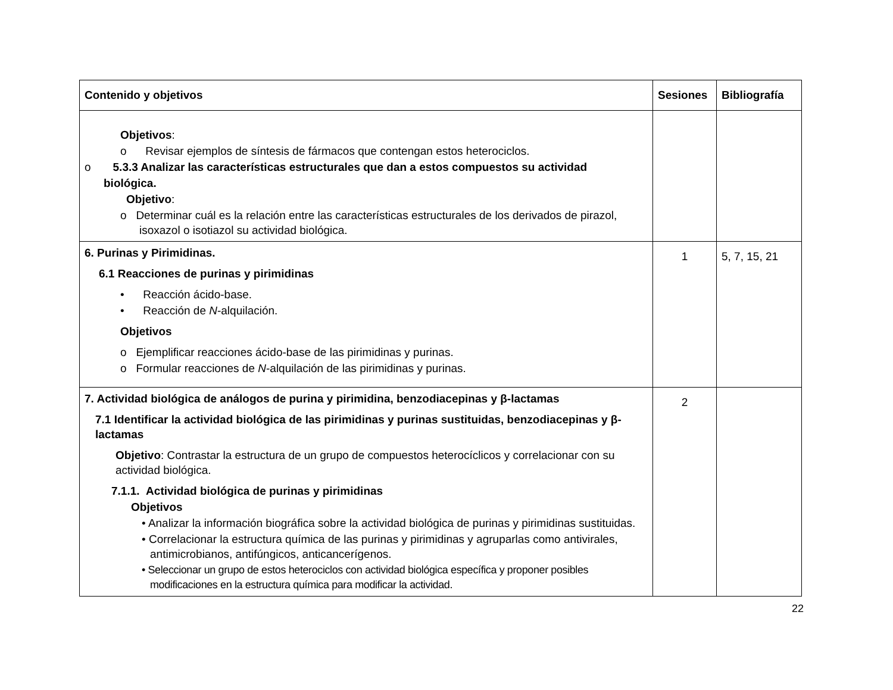| Contenido y objetivos | Sesiones | Bibliografía |
| --- | --- | --- |
| Objetivos : o Revisar ejemplos de síntesis de fármacos que contengan estos heterociclos. o 5.3.3 Analizar las características estructurales que dan a estos compuestos su actividad biológica. Objetivo : o Determinar cuál es la relación entre las características estructurales de los derivados de pirazol, isoxazol o isotiazol su actividad biológica. | | |
| 6. Purinas y Pirimidinas. 6.1 Reacciones de purinas y pirimidinas • Reacción ácido-base. • Reacción de N -alquilación. Objetivos o Ejemplificar reacciones ácido-base de las pirimidinas y purinas. o Formular reacciones de N -alquilación de las pirimidinas y purinas. | 1 | 5, 7, 15, 21 |
| 7. Actividad biológica de análogos de purina y pirimidina, benzodiacepinas y β-lactamas 7.1 Identificar la actividad biológica de las pirimidinas y purinas sustituidas, benzodiacepinas y β-lactamas Objetivo : Contrastar la estructura de un grupo de compuestos heterocíclicos y correlacionar con su actividad biológica. 7.1.1. Actividad biológica de purinas y pirimidinas Objetivos • Analizar la información biográfica sobre la actividad biológica de purinas y pirimidinas sustituidas. • Correlacionar la estructura química de las purinas y pirimidinas y agruparlas como antivirales, antimicrobianos, antifúngicos, anticancerígenos. • Seleccionar un grupo de estos heterociclos con actividad biológica específica y proponer posibles modificaciones en la estructura química para modificar la actividad. | 2 | |
22